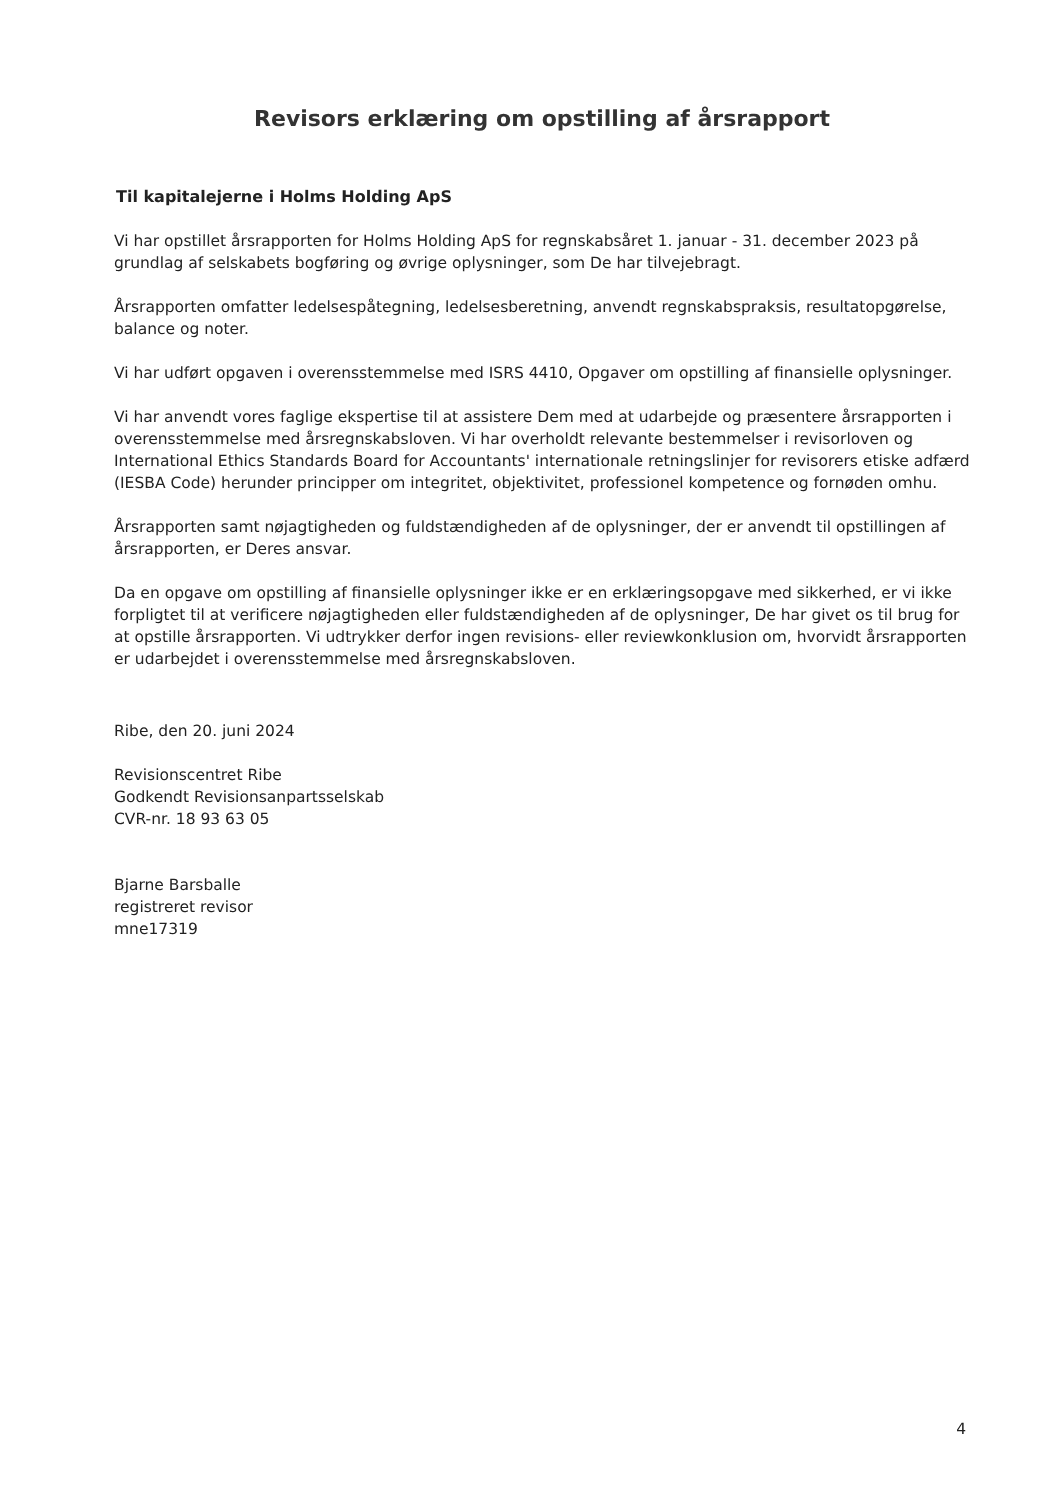Revisors erklæring om opstilling af årsrapport
Til kapitalejerne i Holms Holding ApS
Vi har opstillet årsrapporten for Holms Holding ApS for regnskabsåret 1. januar - 31. december 2023 på grundlag af selskabets bogføring og øvrige oplysninger, som De har tilvejebragt.
Årsrapporten omfatter ledelsespåtegning, ledelsesberetning, anvendt regnskabspraksis, resultatopgørelse, balance og noter.
Vi har udført opgaven i overensstemmelse med ISRS 4410, Opgaver om opstilling af finansielle oplysninger.
Vi har anvendt vores faglige ekspertise til at assistere Dem med at udarbejde og præsentere årsrapporten i overensstemmelse med årsregnskabsloven. Vi har overholdt relevante bestemmelser i revisorloven og International Ethics Standards Board for Accountants' internationale retningslinjer for revisorers etiske adfærd (IESBA Code) herunder principper om integritet, objektivitet, professionel kompetence og fornøden omhu.
Årsrapporten samt nøjagtigheden og fuldstændigheden af de oplysninger, der er anvendt til opstillingen af årsrapporten, er Deres ansvar.
Da en opgave om opstilling af finansielle oplysninger ikke er en erklæringsopgave med sikkerhed, er vi ikke forpligtet til at verificere nøjagtigheden eller fuldstændigheden af de oplysninger, De har givet os til brug for at opstille årsrapporten. Vi udtrykker derfor ingen revisions- eller reviewkonklusion om, hvorvidt årsrapporten er udarbejdet i overensstemmelse med årsregnskabsloven.
Ribe, den 20. juni 2024
Revisionscentret Ribe
Godkendt Revisionsanpartsselskab
CVR-nr. 18 93 63 05
Bjarne Barsballe
registreret revisor
mne17319
4